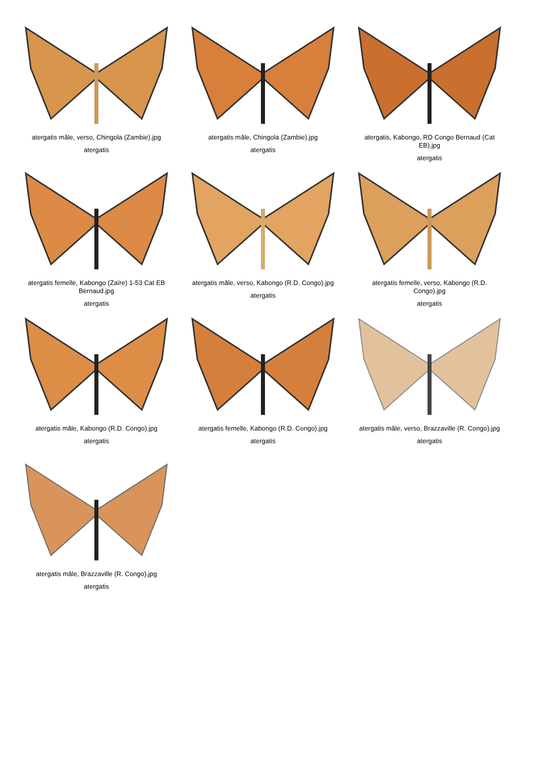atergatis mâle, verso, Chingola (Zambie).jpg
atergatis
atergatis mâle, Chingola (Zambie).jpg
atergatis
atergatis, Kabongo, RD Congo Bernaud (Cat EB).jpg
atergatis
atergatis femelle, Kabongo (Zaïre) 1-53 Cat EB Bernaud.jpg
atergatis
atergatis mâle, verso, Kabongo (R.D. Congo).jpg
atergatis
atergatis femelle, verso, Kabongo (R.D. Congo).jpg
atergatis
atergatis mâle, Kabongo (R.D. Congo).jpg
atergatis
atergatis femelle, Kabongo (R.D. Congo).jpg
atergatis
atergatis mâle, verso, Brazzaville (R. Congo).jpg
atergatis
atergatis mâle, Brazzaville (R. Congo).jpg
atergatis